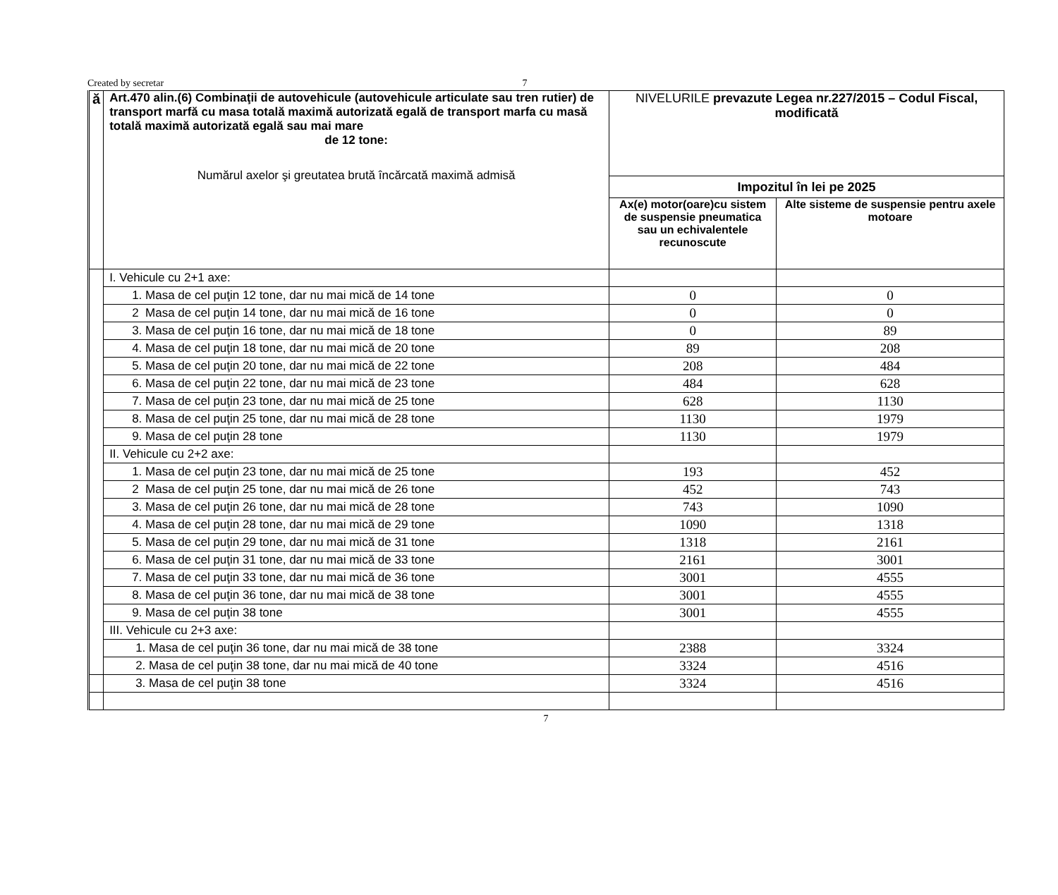Created by secretar 7
| ă | Art.470 alin.(6) Combinaţii de autovehicule (autovehicule articulate sau tren rutier) de transport marfă cu masa totală maximă autorizată egală de transport marfa cu masă totală maximă autorizată egală sau mai mare de 12 tone: Numărul axelor şi greutatea brută încărcată maximă admisă | NIVELURILE prevazute Legea nr.227/2015 – Codul Fiscal, modificată | |
| | | Impozitul în lei pe 2025 | |
| | | Ax(e) motor(oare)cu sistem de suspensie pneumatica sau un echivalentele recunoscute | Alte sisteme de suspensie pentru axele motoare |
| | I. Vehicule cu 2+1 axe: | | |
| | 1. Masa de cel puţin 12 tone, dar nu mai mică de 14 tone | 0 | 0 |
| | 2 Masa de cel puţin 14 tone, dar nu mai mică de 16 tone | 0 | 0 |
| | 3. Masa de cel puţin 16 tone, dar nu mai mică de 18 tone | 0 | 89 |
| | 4. Masa de cel puţin 18 tone, dar nu mai mică de 20 tone | 89 | 208 |
| | 5. Masa de cel puţin 20 tone, dar nu mai mică de 22 tone | 208 | 484 |
| | 6. Masa de cel puţin 22 tone, dar nu mai mică de 23 tone | 484 | 628 |
| | 7. Masa de cel puţin 23 tone, dar nu mai mică de 25 tone | 628 | 1130 |
| | 8. Masa de cel puţin 25 tone, dar nu mai mică de 28 tone | 1130 | 1979 |
| | 9. Masa de cel puţin 28 tone | 1130 | 1979 |
| | II. Vehicule cu 2+2 axe: | | |
| | 1. Masa de cel puţin 23 tone, dar nu mai mică de 25 tone | 193 | 452 |
| | 2 Masa de cel puţin 25 tone, dar nu mai mică de 26 tone | 452 | 743 |
| | 3. Masa de cel puţin 26 tone, dar nu mai mică de 28 tone | 743 | 1090 |
| | 4. Masa de cel puţin 28 tone, dar nu mai mică de 29 tone | 1090 | 1318 |
| | 5. Masa de cel puţin 29 tone, dar nu mai mică de 31 tone | 1318 | 2161 |
| | 6. Masa de cel puţin 31 tone, dar nu mai mică de 33 tone | 2161 | 3001 |
| | 7. Masa de cel puţin 33 tone, dar nu mai mică de 36 tone | 3001 | 4555 |
| | 8. Masa de cel puţin 36 tone, dar nu mai mică de 38 tone | 3001 | 4555 |
| | 9. Masa de cel puţin 38 tone | 3001 | 4555 |
| | III. Vehicule cu 2+3 axe: | | |
| | 1. Masa de cel puţin 36 tone, dar nu mai mică de 38 tone | 2388 | 3324 |
| | 2. Masa de cel puţin 38 tone, dar nu mai mică de 40 tone | 3324 | 4516 |
| | 3. Masa de cel puţin 38 tone | 3324 | 4516 |
7